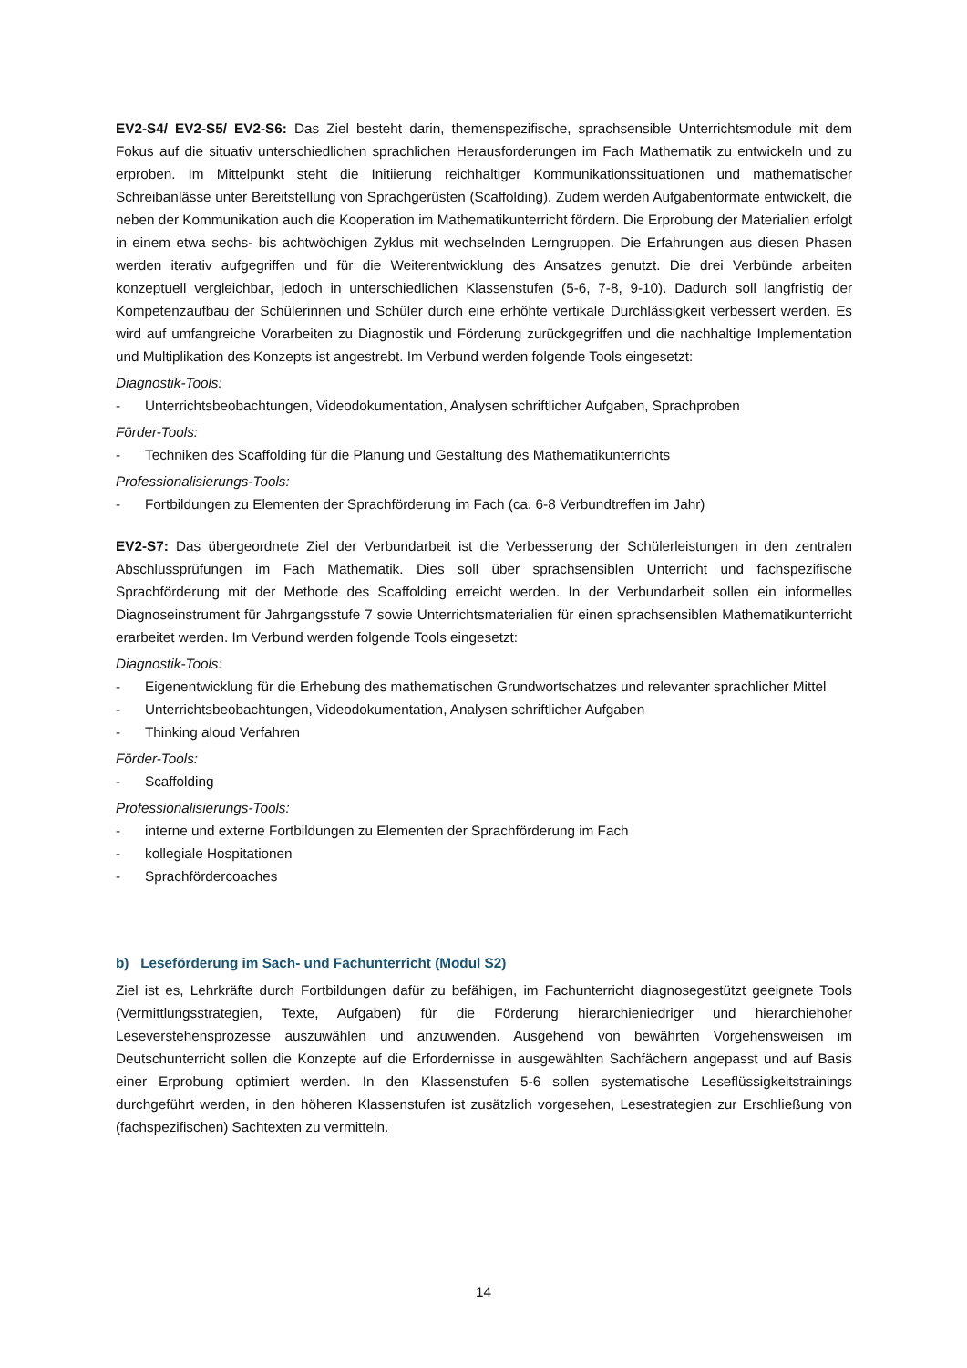EV2-S4/ EV2-S5/ EV2-S6: Das Ziel besteht darin, themenspezifische, sprachsensible Unterrichtsmodule mit dem Fokus auf die situativ unterschiedlichen sprachlichen Herausforderungen im Fach Mathematik zu entwickeln und zu erproben. Im Mittelpunkt steht die Initiierung reichhaltiger Kommunikationssituationen und mathematischer Schreibanlässe unter Bereitstellung von Sprachgerüsten (Scaffolding). Zudem werden Aufgabenformate entwickelt, die neben der Kommunikation auch die Kooperation im Mathematikunterricht fördern. Die Erprobung der Materialien erfolgt in einem etwa sechs- bis achtwöchigen Zyklus mit wechselnden Lerngruppen. Die Erfahrungen aus diesen Phasen werden iterativ aufgegriffen und für die Weiterentwicklung des Ansatzes genutzt. Die drei Verbünde arbeiten konzeptuell vergleichbar, jedoch in unterschiedlichen Klassenstufen (5-6, 7-8, 9-10). Dadurch soll langfristig der Kompetenzaufbau der Schülerinnen und Schüler durch eine erhöhte vertikale Durchlässigkeit verbessert werden. Es wird auf umfangreiche Vorarbeiten zu Diagnostik und Förderung zurückgegriffen und die nachhaltige Implementation und Multiplikation des Konzepts ist angestrebt. Im Verbund werden folgende Tools eingesetzt:
Diagnostik-Tools:
- Unterrichtsbeobachtungen, Videodokumentation, Analysen schriftlicher Aufgaben, Sprachproben
Förder-Tools:
- Techniken des Scaffolding für die Planung und Gestaltung des Mathematikunterrichts
Professionalisierungs-Tools:
- Fortbildungen zu Elementen der Sprachförderung im Fach (ca. 6-8 Verbundtreffen im Jahr)
EV2-S7: Das übergeordnete Ziel der Verbundarbeit ist die Verbesserung der Schülerleistungen in den zentralen Abschlussprüfungen im Fach Mathematik. Dies soll über sprachsensiblen Unterricht und fachspezifische Sprachförderung mit der Methode des Scaffolding erreicht werden. In der Verbundarbeit sollen ein informelles Diagnoseinstrument für Jahrgangsstufe 7 sowie Unterrichtsmaterialien für einen sprachsensiblen Mathematikunterricht erarbeitet werden. Im Verbund werden folgende Tools eingesetzt:
Diagnostik-Tools:
- Eigenentwicklung für die Erhebung des mathematischen Grundwortschatzes und relevanter sprachlicher Mittel
- Unterrichtsbeobachtungen, Videodokumentation, Analysen schriftlicher Aufgaben
- Thinking aloud Verfahren
Förder-Tools:
- Scaffolding
Professionalisierungs-Tools:
- interne und externe Fortbildungen zu Elementen der Sprachförderung im Fach
- kollegiale Hospitationen
- Sprachfördercoaches
b) Leseförderung im Sach- und Fachunterricht (Modul S2)
Ziel ist es, Lehrkräfte durch Fortbildungen dafür zu befähigen, im Fachunterricht diagnosegestützt geeignete Tools (Vermittlungsstrategien, Texte, Aufgaben) für die Förderung hierarchieniedriger und hierarchiehoher Leseverstehensprozesse auszuwählen und anzuwenden. Ausgehend von bewährten Vorgehensweisen im Deutschunterricht sollen die Konzepte auf die Erfordernisse in ausgewählten Sachfächern angepasst und auf Basis einer Erprobung optimiert werden. In den Klassenstufen 5-6 sollen systematische Leseflüssigkeitstrainings durchgeführt werden, in den höheren Klassenstufen ist zusätzlich vorgesehen, Lesestrategien zur Erschließung von (fachspezifischen) Sachtexten zu vermitteln.
14